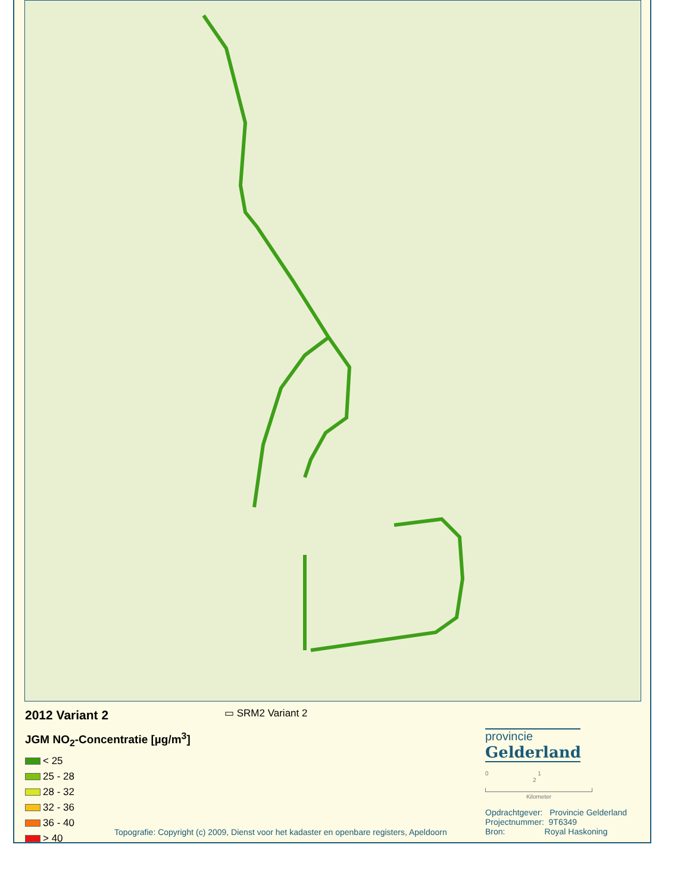2012 Variant 2
▭ SRM2 Variant 2
JGM NO<sub>2</sub>-Concentratie [µg/m<sup>3</sup>]
< 25
25 - 28
28 - 32
32 - 36
36 - 40
> 40
provincie
Gelderland
0 1 2
Kilometer
Opdrachtgever: Provincie Gelderland
Projectnummer: 9T6349
Bron: Royal Haskoning
Topografie: Copyright (c) 2009, Dienst voor het kadaster en openbare registers, Apeldoorn